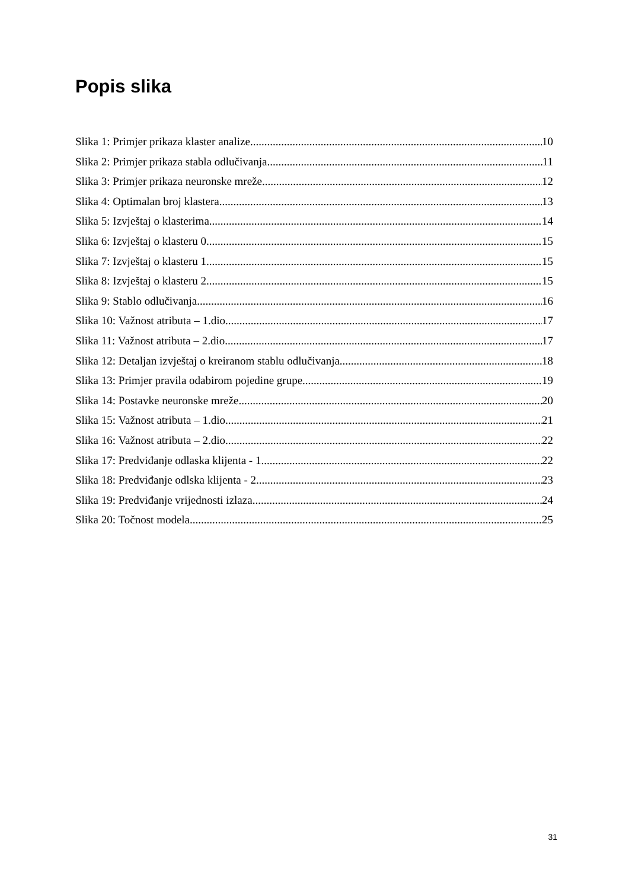Popis slika
Slika 1: Primjer prikaza klaster analize 10
Slika 2: Primjer prikaza stabla odlučivanja 11
Slika 3: Primjer prikaza neuronske mreže 12
Slika 4: Optimalan broj klastera 13
Slika 5: Izvještaj o klasterima 14
Slika 6: Izvještaj o klasteru 0 15
Slika 7: Izvještaj o klasteru 1 15
Slika 8: Izvještaj o klasteru 2 15
Slika 9: Stablo odlučivanja 16
Slika 10: Važnost atributa – 1.dio 17
Slika 11: Važnost atributa – 2.dio 17
Slika 12: Detaljan izvještaj o kreiranom stablu odlučivanja 18
Slika 13: Primjer pravila odabirom pojedine grupe 19
Slika 14: Postavke neuronske mreže 20
Slika 15: Važnost atributa – 1.dio 21
Slika 16: Važnost atributa – 2.dio 22
Slika 17: Predviđanje odlaska klijenta - 1 22
Slika 18: Predviđanje odlska klijenta - 2 23
Slika 19: Predviđanje vrijednosti izlaza 24
Slika 20: Točnost modela 25
31